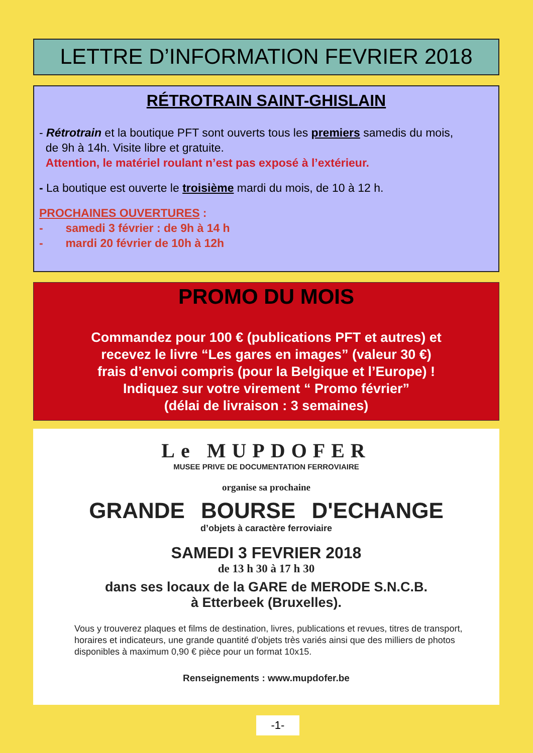LETTRE D’INFORMATION FEVRIER 2018
RÉTROTRAIN SAINT-GHISLAIN
- Rétrotrain et la boutique PFT sont ouverts tous les premiers samedis du mois,
de 9h à 14h. Visite libre et gratuite.
Attention, le matériel roulant n’est pas exposé à l’extérieur.
- La boutique est ouverte le troisième mardi du mois, de 10 à 12 h.
PROCHAINES OUVERTURES :
- samedi 3 février : de 9h à 14 h
- mardi 20 février de 10h à 12h
PROMO DU MOIS
Commandez pour 100 € (publications PFT et autres) et
recevez le livre “Les gares en images” (valeur 30 €)
frais d’envoi compris (pour la Belgique et l’Europe) !
Indiquez sur votre virement “ Promo février”
(délai de livraison : 3 semaines)
Le MUPDOFER
MUSEE PRIVE DE DOCUMENTATION FERROVIAIRE
organise sa prochaine
GRANDE BOURSE D'ECHANGE
d’objets à caractère ferroviaire
SAMEDI 3 FEVRIER 2018
de 13 h 30 à 17 h 30
dans ses locaux de la GARE de MERODE S.N.C.B.
à Etterbeek (Bruxelles).
Vous y trouverez plaques et films de destination, livres, publications et revues, titres de transport, horaires et indicateurs, une grande quantité d'objets très variés ainsi que des milliers de photos disponibles à maximum 0,90 € pièce pour un format 10x15.
Renseignements : www.mupdofer.be
-1-